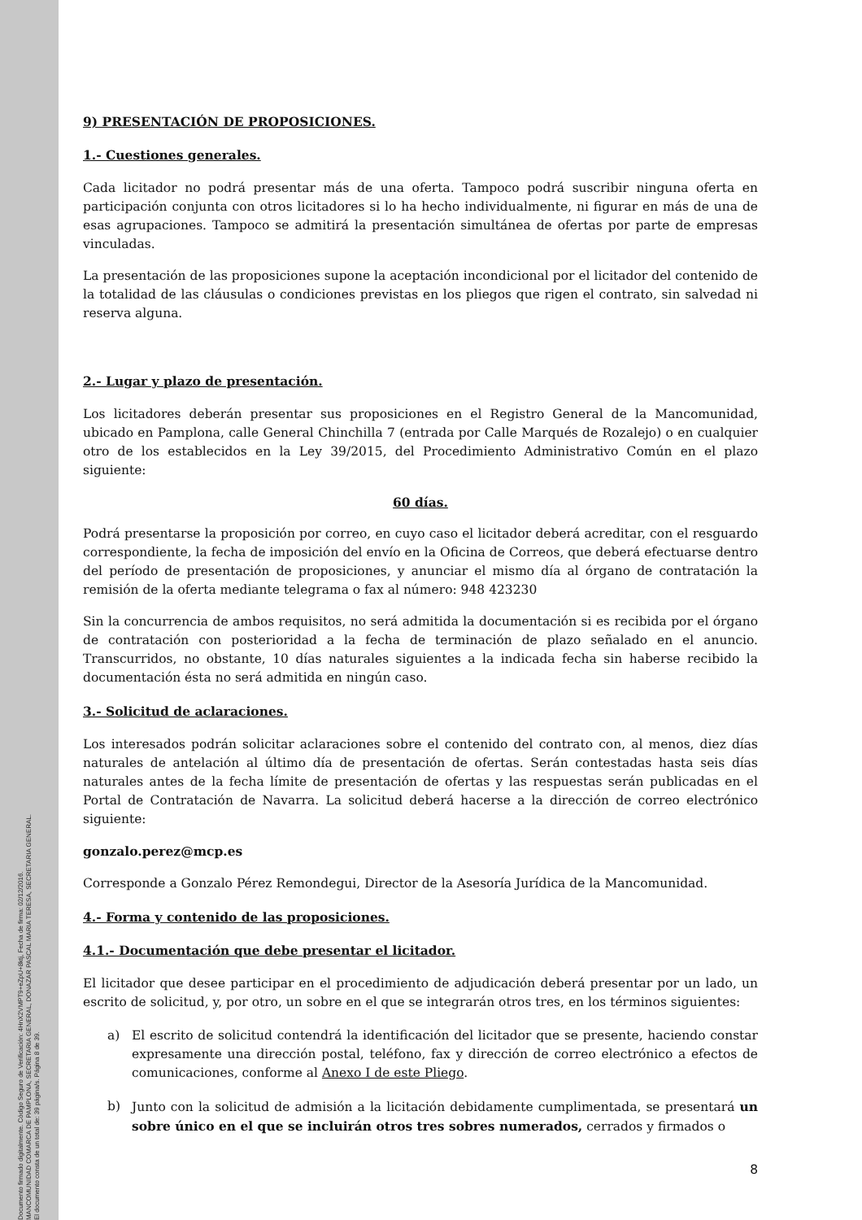Documento firmado digitalmente. Código Seguro de Verificación: 4HnX2VMPT9+eZpU+8ktj, Fecha de firma: 02/12/2016.
MANCOMUNIDAD COMARCA DE PAMPLONA, SECRETARIA GENERAL, DONAZAR PASCAL MARIA TERESA, SECRETARIA GENERAL.
El documento consta de un total de: 39 página/s. Página 8 de 39.
9) PRESENTACIÓN DE PROPOSICIONES.
1.- Cuestiones generales.
Cada licitador no podrá presentar más de una oferta. Tampoco podrá suscribir ninguna oferta en participación conjunta con otros licitadores si lo ha hecho individualmente, ni figurar en más de una de esas agrupaciones. Tampoco se admitirá la presentación simultánea de ofertas por parte de empresas vinculadas.
La presentación de las proposiciones supone la aceptación incondicional por el licitador del contenido de la totalidad de las cláusulas o condiciones previstas en los pliegos que rigen el contrato, sin salvedad ni reserva alguna.
2.- Lugar y plazo de presentación.
Los licitadores deberán presentar sus proposiciones en el Registro General de la Mancomunidad, ubicado en Pamplona, calle General Chinchilla 7 (entrada por Calle Marqués de Rozalejo) o en cualquier otro de los establecidos en la Ley 39/2015, del Procedimiento Administrativo Común en el plazo siguiente:
60 días.
Podrá presentarse la proposición por correo, en cuyo caso el licitador deberá acreditar, con el resguardo correspondiente, la fecha de imposición del envío en la Oficina de Correos, que deberá efectuarse dentro del período de presentación de proposiciones, y anunciar el mismo día al órgano de contratación la remisión de la oferta mediante telegrama o fax al número: 948 423230
Sin la concurrencia de ambos requisitos, no será admitida la documentación si es recibida por el órgano de contratación con posterioridad a la fecha de terminación de plazo señalado en el anuncio. Transcurridos, no obstante, 10 días naturales siguientes a la indicada fecha sin haberse recibido la documentación ésta no será admitida en ningún caso.
3.- Solicitud de aclaraciones.
Los interesados podrán solicitar aclaraciones sobre el contenido del contrato con, al menos, diez días naturales de antelación al último día de presentación de ofertas. Serán contestadas hasta seis días naturales antes de la fecha límite de presentación de ofertas y las respuestas serán publicadas en el Portal de Contratación de Navarra. La solicitud deberá hacerse a la dirección de correo electrónico siguiente:
gonzalo.perez@mcp.es
Corresponde a Gonzalo Pérez Remondegui, Director de la Asesoría Jurídica de la Mancomunidad.
4.- Forma y contenido de las proposiciones.
4.1.- Documentación que debe presentar el licitador.
El licitador que desee participar en el procedimiento de adjudicación deberá presentar por un lado, un escrito de solicitud, y, por otro, un sobre en el que se integrarán otros tres, en los términos siguientes:
a) El escrito de solicitud contendrá la identificación del licitador que se presente, haciendo constar expresamente una dirección postal, teléfono, fax y dirección de correo electrónico a efectos de comunicaciones, conforme al Anexo I de este Pliego.
b) Junto con la solicitud de admisión a la licitación debidamente cumplimentada, se presentará un sobre único en el que se incluirán otros tres sobres numerados, cerrados y firmados o
8